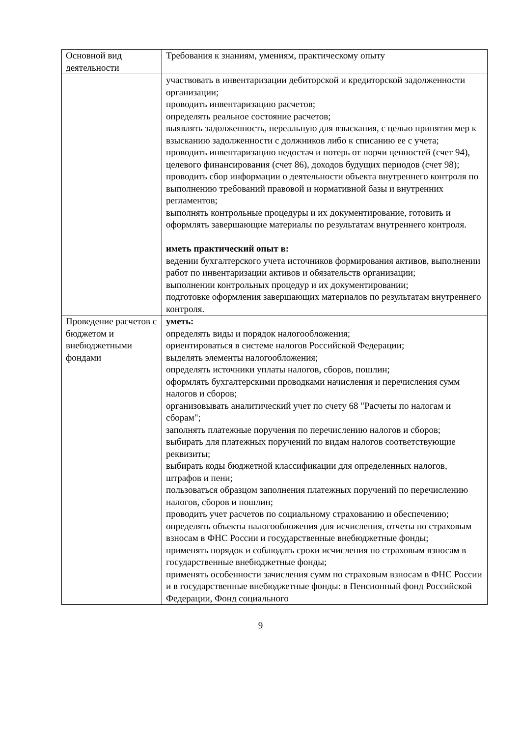| Основной вид деятельности | Требования к знаниям, умениям, практическому опыту |
| | участвовать в инвентаризации дебиторской и кредиторской задолженности организации; проводить инвентаризацию расчетов; определять реальное состояние расчетов; выявлять задолженность, нереальную для взыскания, с целью принятия мер к взысканию задолженности с должников либо к списанию ее с учета; проводить инвентаризацию недостач и потерь от порчи ценностей (счет 94), целевого финансирования (счет 86), доходов будущих периодов (счет 98); проводить сбор информации о деятельности объекта внутреннего контроля по выполнению требований правовой и нормативной базы и внутренних регламентов; выполнять контрольные процедуры и их документирование, готовить и оформлять завершающие материалы по результатам внутреннего контроля. иметь практический опыт в: ведении бухгалтерского учета источников формирования активов, выполнении работ по инвентаризации активов и обязательств организации; выполнении контрольных процедур и их документировании; подготовке оформления завершающих материалов по результатам внутреннего контроля. |
| Проведение расчетов с бюджетом и внебюджетными фондами | уметь: определять виды и порядок налогообложения; ориентироваться в системе налогов Российской Федерации; выделять элементы налогообложения; определять источники уплаты налогов, сборов, пошлин; оформлять бухгалтерскими проводками начисления и перечисления сумм налогов и сборов; организовывать аналитический учет по счету 68 "Расчеты по налогам и сборам"; заполнять платежные поручения по перечислению налогов и сборов; выбирать для платежных поручений по видам налогов соответствующие реквизиты; выбирать коды бюджетной классификации для определенных налогов, штрафов и пени; пользоваться образцом заполнения платежных поручений по перечислению налогов, сборов и пошлин; проводить учет расчетов по социальному страхованию и обеспечению; определять объекты налогообложения для исчисления, отчеты по страховым взносам в ФНС России и государственные внебюджетные фонды; применять порядок и соблюдать сроки исчисления по страховым взносам в государственные внебюджетные фонды; применять особенности зачисления сумм по страховым взносам в ФНС России и в государственные внебюджетные фонды: в Пенсионный фонд Российской Федерации, Фонд социального |
9